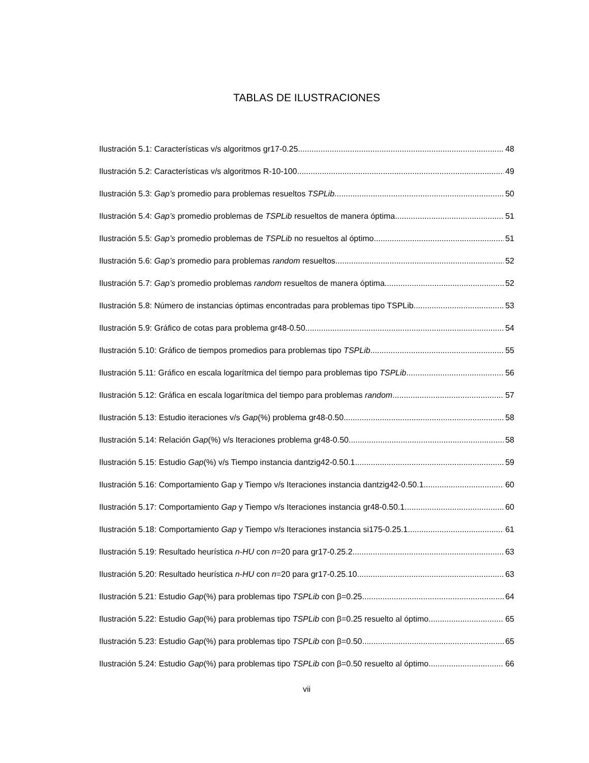TABLAS DE ILUSTRACIONES
Ilustración 5.1: Características v/s algoritmos gr17-0.25 48
Ilustración 5.2: Características v/s algoritmos R-10-100 49
Ilustración 5.3: Gap’s promedio para problemas resueltos TSPLib 50
Ilustración 5.4: Gap’s promedio problemas de TSPLib resueltos de manera óptima 51
Ilustración 5.5: Gap’s promedio problemas de TSPLib no resueltos al óptimo 51
Ilustración 5.6: Gap’s promedio para problemas random resueltos 52
Ilustración 5.7: Gap’s promedio problemas random resueltos de manera óptima 52
Ilustración 5.8: Número de instancias óptimas encontradas para problemas tipo TSPLib 53
Ilustración 5.9: Gráfico de cotas para problema gr48-0.50 54
Ilustración 5.10: Gráfico de tiempos promedios para problemas tipo TSPLib 55
Ilustración 5.11: Gráfico en escala logarítmica del tiempo para problemas tipo TSPLib 56
Ilustración 5.12: Gráfica en escala logarítmica del tiempo para problemas random 57
Ilustración 5.13: Estudio iteraciones v/s Gap(%) problema gr48-0.50 58
Ilustración 5.14: Relación Gap(%) v/s Iteraciones problema gr48-0.50 58
Ilustración 5.15: Estudio Gap(%) v/s Tiempo instancia dantzig42-0.50.1 59
Ilustración 5.16: Comportamiento Gap y Tiempo v/s Iteraciones instancia dantzig42-0.50.1 60
Ilustración 5.17: Comportamiento Gap y Tiempo v/s Iteraciones instancia gr48-0.50.1 60
Ilustración 5.18: Comportamiento Gap y Tiempo v/s Iteraciones instancia si175-0.25.1 61
Ilustración 5.19: Resultado heurística n-HU con n=20 para gr17-0.25.2 63
Ilustración 5.20: Resultado heurística n-HU con n=20 para gr17-0.25.10 63
Ilustración 5.21: Estudio Gap(%) para problemas tipo TSPLib con β=0.25 64
Ilustración 5.22: Estudio Gap(%) para problemas tipo TSPLib con β=0.25 resuelto al óptimo 65
Ilustración 5.23: Estudio Gap(%) para problemas tipo TSPLib con β=0.50 65
Ilustración 5.24: Estudio Gap(%) para problemas tipo TSPLib con β=0.50 resuelto al óptimo 66
vii